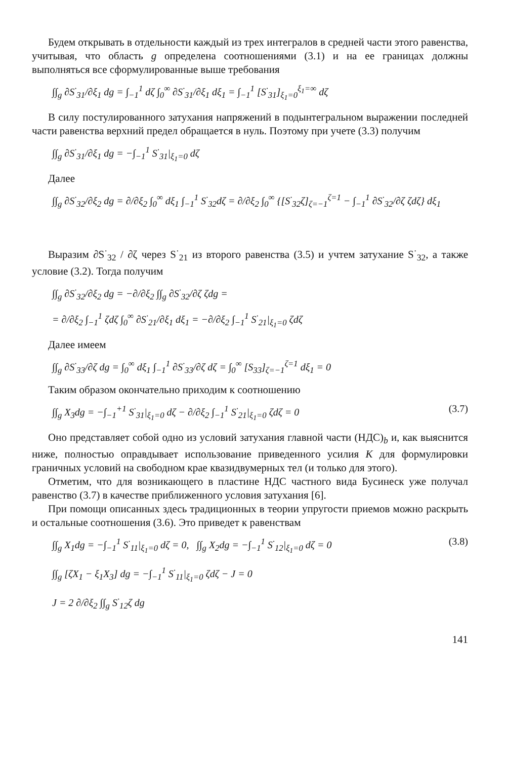Будем открывать в отдельности каждый из трех интегралов в средней части этого равенства, учитывая, что область g определена соотношениями (3.1) и на ее границах должны выполняться все сформулированные выше требования
∫∫<sub>g</sub> ∂S<sup>·</sup><sub>31</sub>/∂ξ<sub>1</sub> dg = ∫<sub>−1</sub><sup>1</sup> dζ ∫<sub>0</sub><sup>∞</sup> ∂S<sup>·</sup><sub>31</sub>/∂ξ<sub>1</sub> dξ<sub>1</sub> = ∫<sub>−1</sub><sup>1</sup> [S<sup>·</sup><sub>31</sub>]<sub>ξ<sub>1</sub>=0</sub><sup>ξ<sub>1</sub>=∞</sup> dζ
В силу постулированного затухания напряжений в подынтегральном выражении последней части равенства верхний предел обращается в нуль. Поэтому при учете (3.3) получим
∫∫<sub>g</sub> ∂S<sup>·</sup><sub>31</sub>/∂ξ<sub>1</sub> dg = −∫<sub>−1</sub><sup>1</sup> S<sup>·</sup><sub>31</sub>|<sub>ξ<sub>1</sub>=0</sub> dζ
Далее
∫∫<sub>g</sub> ∂S<sup>·</sup><sub>32</sub>/∂ξ<sub>2</sub> dg = ∂/∂ξ<sub>2</sub> ∫<sub>0</sub><sup>∞</sup> dξ<sub>1</sub> ∫<sub>−1</sub><sup>1</sup> S<sup>·</sup><sub>32</sub>dζ = ∂/∂ξ<sub>2</sub> ∫<sub>0</sub><sup>∞</sup> {[S<sup>·</sup><sub>32</sub>ζ]<sub>ζ=−1</sub><sup>ζ=1</sup> − ∫<sub>−1</sub><sup>1</sup> ∂S<sup>·</sup><sub>32</sub>/∂ζ ζdζ} dξ<sub>1</sub>
Выразим ∂S<sup>·</sup><sub>32</sub> / ∂ζ через S<sup>·</sup><sub>21</sub> из второго равенства (3.5) и учтем затухание S<sup>·</sup><sub>32</sub>, а также условие (3.2). Тогда получим
∫∫<sub>g</sub> ∂S<sup>·</sup><sub>32</sub>/∂ξ<sub>2</sub> dg = −∂/∂ξ<sub>2</sub> ∫∫<sub>g</sub> ∂S<sup>·</sup><sub>32</sub>/∂ζ ζdg =
= ∂/∂ξ<sub>2</sub> ∫<sub>−1</sub><sup>1</sup> ζdζ ∫<sub>0</sub><sup>∞</sup> ∂S<sup>·</sup><sub>21</sub>/∂ξ<sub>1</sub> dξ<sub>1</sub> = −∂/∂ξ<sub>2</sub> ∫<sub>−1</sub><sup>1</sup> S<sup>·</sup><sub>21</sub>|<sub>ξ<sub>1</sub>=0</sub> ζdζ
Далее имеем
∫∫<sub>g</sub> ∂S<sup>·</sup><sub>33</sub>/∂ζ dg = ∫<sub>0</sub><sup>∞</sup> dξ<sub>1</sub> ∫<sub>−1</sub><sup>1</sup> ∂S<sup>·</sup><sub>33</sub>/∂ζ dζ = ∫<sub>0</sub><sup>∞</sup> [S<sub>33</sub>]<sub>ζ=−1</sub><sup>ζ=1</sup> dξ<sub>1</sub> = 0
Таким образом окончательно приходим к соотношению
∫∫<sub>g</sub> X<sub>3</sub>dg = −∫<sub>−1</sub><sup>+1</sup> S<sup>·</sup><sub>31</sub>|<sub>ξ<sub>1</sub>=0</sub> dζ − ∂/∂ξ<sub>2</sub> ∫<sub>−1</sub><sup>1</sup> S<sup>·</sup><sub>21</sub>|<sub>ξ<sub>1</sub>=0</sub> ζdζ = 0 (3.7)
Оно представляет собой одно из условий затухания главной части (НДС)<sub>b</sub> и, как выяснится ниже, полностью оправдывает использование приведенного усилия K для формулировки граничных условий на свободном крае квазидвумерных тел (и только для этого).
Отметим, что для возникающего в пластине НДС частного вида Бусинеск уже получал равенство (3.7) в качестве приближенного условия затухания [6].
При помощи описанных здесь традиционных в теории упругости приемов можно раскрыть и остальные соотношения (3.6). Это приведет к равенствам
∫∫<sub>g</sub> X<sub>1</sub>dg = −∫<sub>−1</sub><sup>1</sup> S<sup>·</sup><sub>11</sub>|<sub>ξ<sub>1</sub>=0</sub> dζ = 0, ∫∫<sub>g</sub> X<sub>2</sub>dg = −∫<sub>−1</sub><sup>1</sup> S<sup>·</sup><sub>12</sub>|<sub>ξ<sub>1</sub>=0</sub> dζ = 0 (3.8)
∫∫<sub>g</sub> [ζX<sub>1</sub> − ξ<sub>1</sub>X<sub>3</sub>] dg = −∫<sub>−1</sub><sup>1</sup> S<sup>·</sup><sub>11</sub>|<sub>ξ<sub>1</sub>=0</sub> ζdζ − J = 0
J = 2 ∂/∂ξ<sub>2</sub> ∫∫<sub>g</sub> S<sup>·</sup><sub>12</sub>ζ dg
141